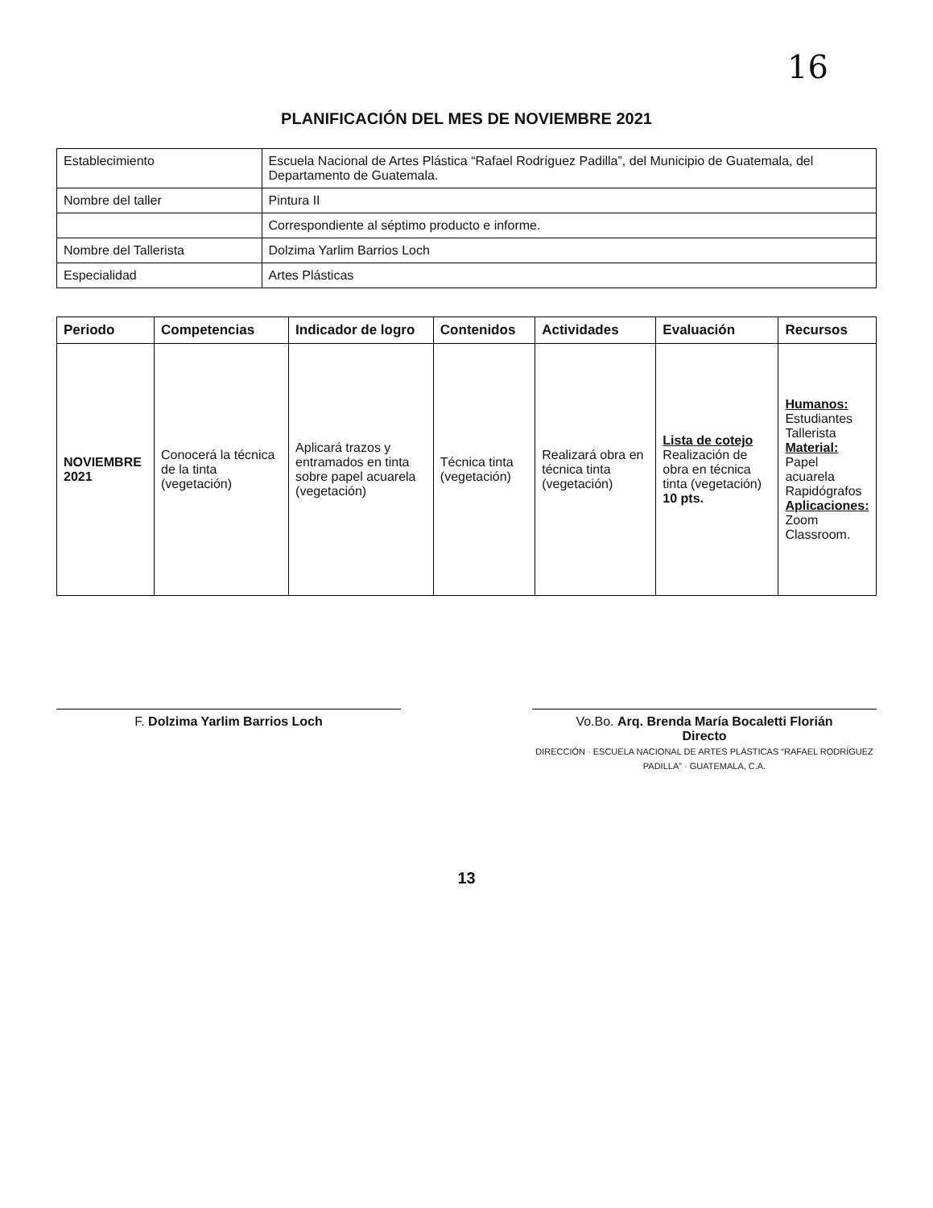16
PLANIFICACIÓN DEL MES DE NOVIEMBRE 2021
| Establecimiento | Escuela Nacional de Artes Plástica “Rafael Rodríguez Padilla”, del Municipio de Guatemala, del Departamento de Guatemala. |
| Nombre del taller | Pintura II |
| | Correspondiente al séptimo producto e informe. |
| Nombre del Tallerista | Dolzima Yarlim Barrios Loch |
| Especialidad | Artes Plásticas |
| Periodo | Competencias | Indicador de logro | Contenidos | Actividades | Evaluación | Recursos |
| --- | --- | --- | --- | --- | --- | --- |
| NOVIEMBRE 2021 | Conocerá la técnica de la tinta (vegetación) | Aplicará trazos y entramados en tinta sobre papel acuarela (vegetación) | Técnica tinta (vegetación) | Realizará obra en técnica tinta (vegetación) | Lista de cotejo Realización de obra en técnica tinta (vegetación) 10 pts. | Humanos: Estudiantes Tallerista Material: Papel acuarela Rapidógrafos Aplicaciones: Zoom Classroom. |
F. Dolzima Yarlim Barrios Loch Vo.Bo. Arq. Brenda María Bocaletti Florián
Directo
DIRECCIÓN · ESCUELA NACIONAL DE ARTES PLÁSTICAS “RAFAEL RODRÍGUEZ PADILLA” · GUATEMALA, C.A.
13